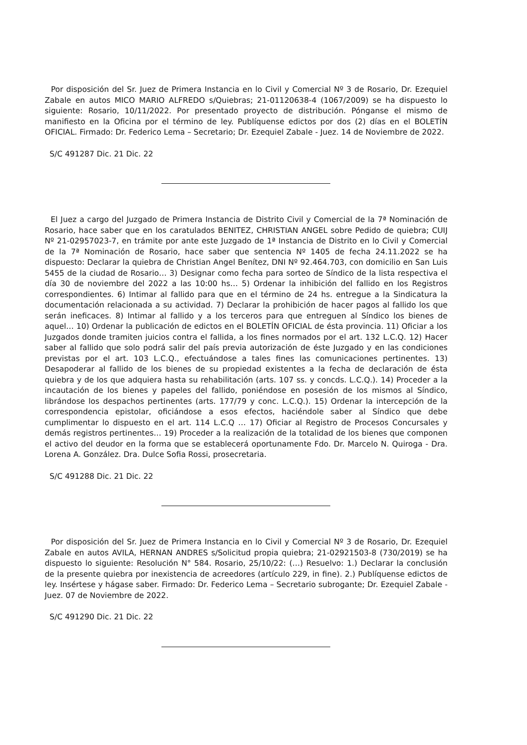Por disposición del Sr. Juez de Primera Instancia en lo Civil y Comercial Nº 3 de Rosario, Dr. Ezequiel Zabale en autos MICO MARIO ALFREDO s/Quiebras; 21-01120638-4 (1067/2009) se ha dispuesto lo siguiente: Rosario, 10/11/2022. Por presentado proyecto de distribución. Pónganse el mismo de manifiesto en la Oficina por el término de ley. Publíquense edictos por dos (2) días en el BOLETÍN OFICIAL. Firmado: Dr. Federico Lema – Secretario; Dr. Ezequiel Zabale - Juez. 14 de Noviembre de 2022.
S/C 491287 Dic. 21 Dic. 22
El Juez a cargo del Juzgado de Primera Instancia de Distrito Civil y Comercial de la 7ª Nominación de Rosario, hace saber que en los caratulados BENITEZ, CHRISTIAN ANGEL sobre Pedido de quiebra; CUIJ Nº 21-02957023-7, en trámite por ante este Juzgado de 1ª Instancia de Distrito en lo Civil y Comercial de la 7ª Nominación de Rosario, hace saber que sentencia Nº 1405 de fecha 24.11.2022 se ha dispuesto: Declarar la quiebra de Christian Angel Benítez, DNI Nº 92.464.703, con domicilio en San Luis 5455 de la ciudad de Rosario… 3) Designar como fecha para sorteo de Síndico de la lista respectiva el día 30 de noviembre del 2022 a las 10:00 hs… 5) Ordenar la inhibición del fallido en los Registros correspondientes. 6) Intimar al fallido para que en el término de 24 hs. entregue a la Sindicatura la documentación relacionada a su actividad. 7) Declarar la prohibición de hacer pagos al fallido los que serán ineficaces. 8) Intimar al fallido y a los terceros para que entreguen al Síndico los bienes de aquel… 10) Ordenar la publicación de edictos en el BOLETÍN OFICIAL de ésta provincia. 11) Oficiar a los Juzgados donde tramiten juicios contra el fallida, a los fines normados por el art. 132 L.C.Q. 12) Hacer saber al fallido que solo podrá salir del país previa autorización de éste Juzgado y en las condiciones previstas por el art. 103 L.C.Q., efectuándose a tales fines las comunicaciones pertinentes. 13) Desapoderar al fallido de los bienes de su propiedad existentes a la fecha de declaración de ésta quiebra y de los que adquiera hasta su rehabilitación (arts. 107 ss. y concds. L.C.Q.). 14) Proceder a la incautación de los bienes y papeles del fallido, poniéndose en posesión de los mismos al Síndico, librándose los despachos pertinentes (arts. 177/79 y conc. L.C.Q.). 15) Ordenar la intercepción de la correspondencia epistolar, oficiándose a esos efectos, haciéndole saber al Síndico que debe cumplimentar lo dispuesto en el art. 114 L.C.Q … 17) Oficiar al Registro de Procesos Concursales y demás registros pertinentes… 19) Proceder a la realización de la totalidad de los bienes que componen el activo del deudor en la forma que se establecerá oportunamente Fdo. Dr. Marcelo N. Quiroga - Dra. Lorena A. González. Dra. Dulce Sofia Rossi, prosecretaria.
S/C 491288 Dic. 21 Dic. 22
Por disposición del Sr. Juez de Primera Instancia en lo Civil y Comercial Nº 3 de Rosario, Dr. Ezequiel Zabale en autos AVILA, HERNAN ANDRES s/Solicitud propia quiebra; 21-02921503-8 (730/2019) se ha dispuesto lo siguiente: Resolución N° 584. Rosario, 25/10/22: (…) Resuelvo: 1.) Declarar la conclusión de la presente quiebra por inexistencia de acreedores (artículo 229, in fine). 2.) Publíquense edictos de ley. Insértese y hágase saber. Firmado: Dr. Federico Lema – Secretario subrogante; Dr. Ezequiel Zabale - Juez. 07 de Noviembre de 2022.
S/C 491290 Dic. 21 Dic. 22